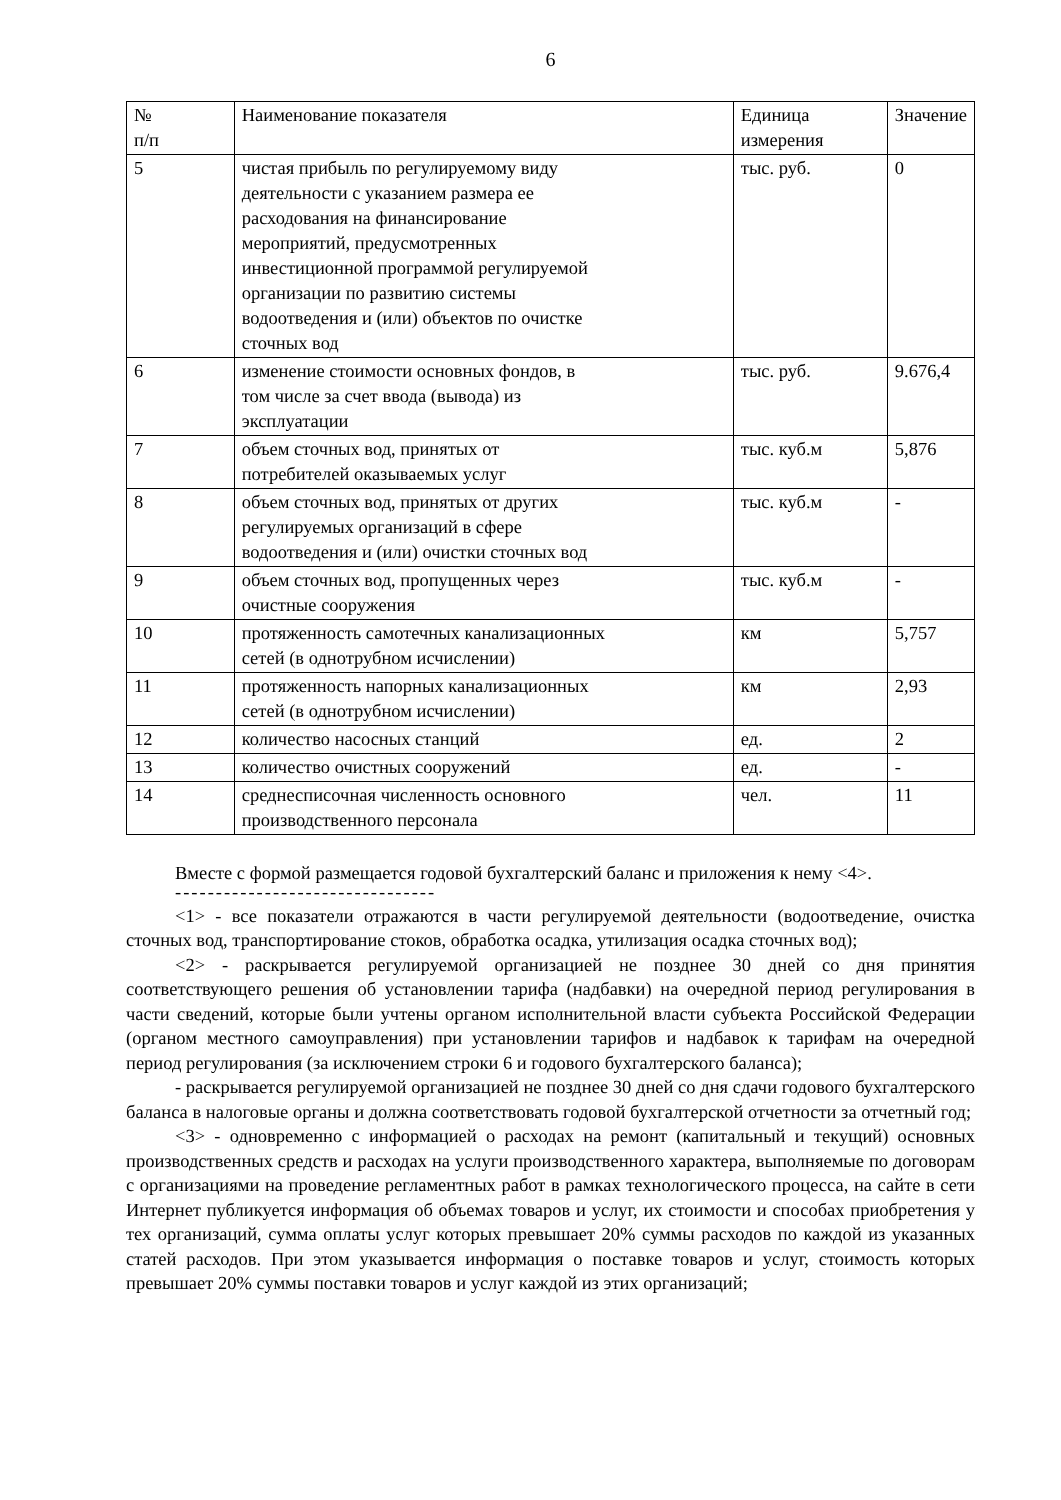6
| № п/п | Наименование показателя | Единица измерения | Значение |
| 5 | чистая прибыль по регулируемому виду деятельности с указанием размера ее расходования на финансирование мероприятий, предусмотренных инвестиционной программой регулируемой организации по развитию системы водоотведения и (или) объектов по очистке сточных вод | тыс. руб. | 0 |
| 6 | изменение стоимости основных фондов, в том числе за счет ввода (вывода) из эксплуатации | тыс. руб. | 9.676,4 |
| 7 | объем сточных вод, принятых от потребителей оказываемых услуг | тыс. куб.м | 5,876 |
| 8 | объем сточных вод, принятых от других регулируемых организаций в сфере водоотведения и (или) очистки сточных вод | тыс. куб.м | - |
| 9 | объем сточных вод, пропущенных через очистные сооружения | тыс. куб.м | - |
| 10 | протяженность самотечных канализационных сетей (в однотрубном исчислении) | км | 5,757 |
| 11 | протяженность напорных канализационных сетей (в однотрубном исчислении) | км | 2,93 |
| 12 | количество насосных станций | ед. | 2 |
| 13 | количество очистных сооружений | ед. | - |
| 14 | среднесписочная численность основного производственного персонала | чел. | 11 |
Вместе с формой размещается годовой бухгалтерский баланс и приложения к нему <4>.
--------------------------------
<1> - все показатели отражаются в части регулируемой деятельности (водоотведение, очистка сточных вод, транспортирование стоков, обработка осадка, утилизация осадка сточных вод);
<2> - раскрывается регулируемой организацией не позднее 30 дней со дня принятия соответствующего решения об установлении тарифа (надбавки) на очередной период регулирования в части сведений, которые были учтены органом исполнительной власти субъекта Российской Федерации (органом местного самоуправления) при установлении тарифов и надбавок к тарифам на очередной период регулирования (за исключением строки 6 и годового бухгалтерского баланса);
- раскрывается регулируемой организацией не позднее 30 дней со дня сдачи годового бухгалтерского баланса в налоговые органы и должна соответствовать годовой бухгалтерской отчетности за отчетный год;
<3> - одновременно с информацией о расходах на ремонт (капитальный и текущий) основных производственных средств и расходах на услуги производственного характера, выполняемые по договорам с организациями на проведение регламентных работ в рамках технологического процесса, на сайте в сети Интернет публикуется информация об объемах товаров и услуг, их стоимости и способах приобретения у тех организаций, сумма оплаты услуг которых превышает 20% суммы расходов по каждой из указанных статей расходов. При этом указывается информация о поставке товаров и услуг, стоимость которых превышает 20% суммы поставки товаров и услуг каждой из этих организаций;